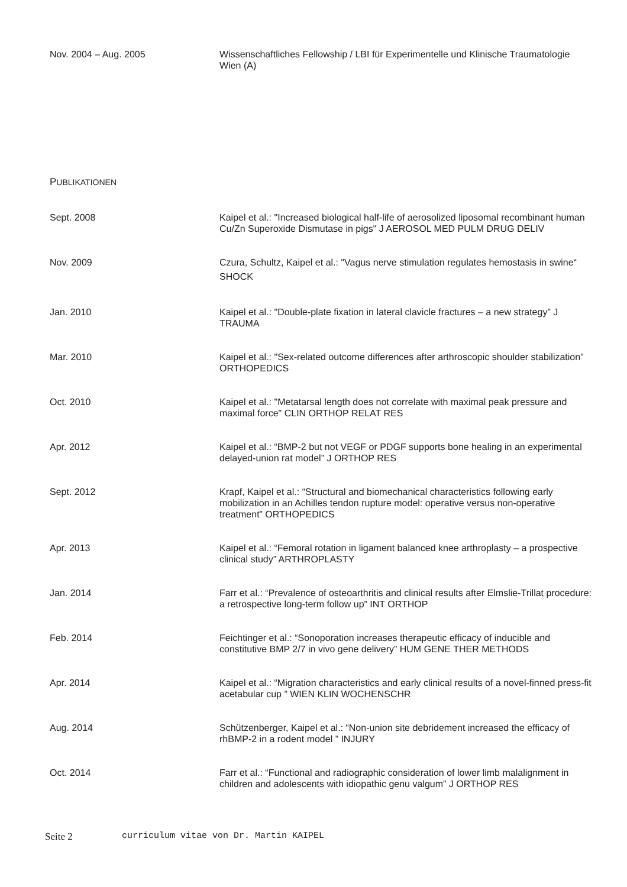Nov. 2004 – Aug. 2005 Wissenschaftliches Fellowship / LBI für Experimentelle und Klinische Traumatologie Wien (A)
PUBLIKATIONEN
Sept. 2008 Kaipel et al.: "Increased biological half-life of aerosolized liposomal recombinant human Cu/Zn Superoxide Dismutase in pigs" J AEROSOL MED PULM DRUG DELIV
Nov. 2009
Czura, Schultz, Kaipel et al.: "Vagus nerve stimulation regulates hemostasis in swine“ SHOCK
Jan. 2010 Kaipel et al.: "Double-plate fixation in lateral clavicle fractures – a new strategy” J TRAUMA
Mar. 2010 Kaipel et al.: "Sex-related outcome differences after arthroscopic shoulder stabilization” ORTHOPEDICS
Oct. 2010 Kaipel et al.: "Metatarsal length does not correlate with maximal peak pressure and maximal force" CLIN ORTHOP RELAT RES
Apr. 2012 Kaipel et al.: “BMP-2 but not VEGF or PDGF supports bone healing in an experimental delayed-union rat model” J ORTHOP RES
Sept. 2012 Krapf, Kaipel et al.: “Structural and biomechanical characteristics following early mobilization in an Achilles tendon rupture model: operative versus non-operative treatment” ORTHOPEDICS
Apr. 2013 Kaipel et al.: “Femoral rotation in ligament balanced knee arthroplasty – a prospective clinical study” ARTHROPLASTY
Jan. 2014 Farr et al.: “Prevalence of osteoarthritis and clinical results after Elmslie-Trillat procedure: a retrospective long-term follow up” INT ORTHOP
Feb. 2014 Feichtinger et al.: “Sonoporation increases therapeutic efficacy of inducible and constitutive BMP 2/7 in vivo gene delivery” HUM GENE THER METHODS
Apr. 2014 Kaipel et al.: “Migration characteristics and early clinical results of a novel-finned press-fit acetabular cup ” WIEN KLIN WOCHENSCHR
Aug. 2014 Schützenberger, Kaipel et al.: “Non-union site debridement increased the efficacy of rhBMP-2 in a rodent model ” INJURY
Oct. 2014 Farr et al.: “Functional and radiographic consideration of lower limb malalignment in children and adolescents with idiopathic genu valgum” J ORTHOP RES
Seite 2 curriculum vitae von Dr. Martin KAIPEL